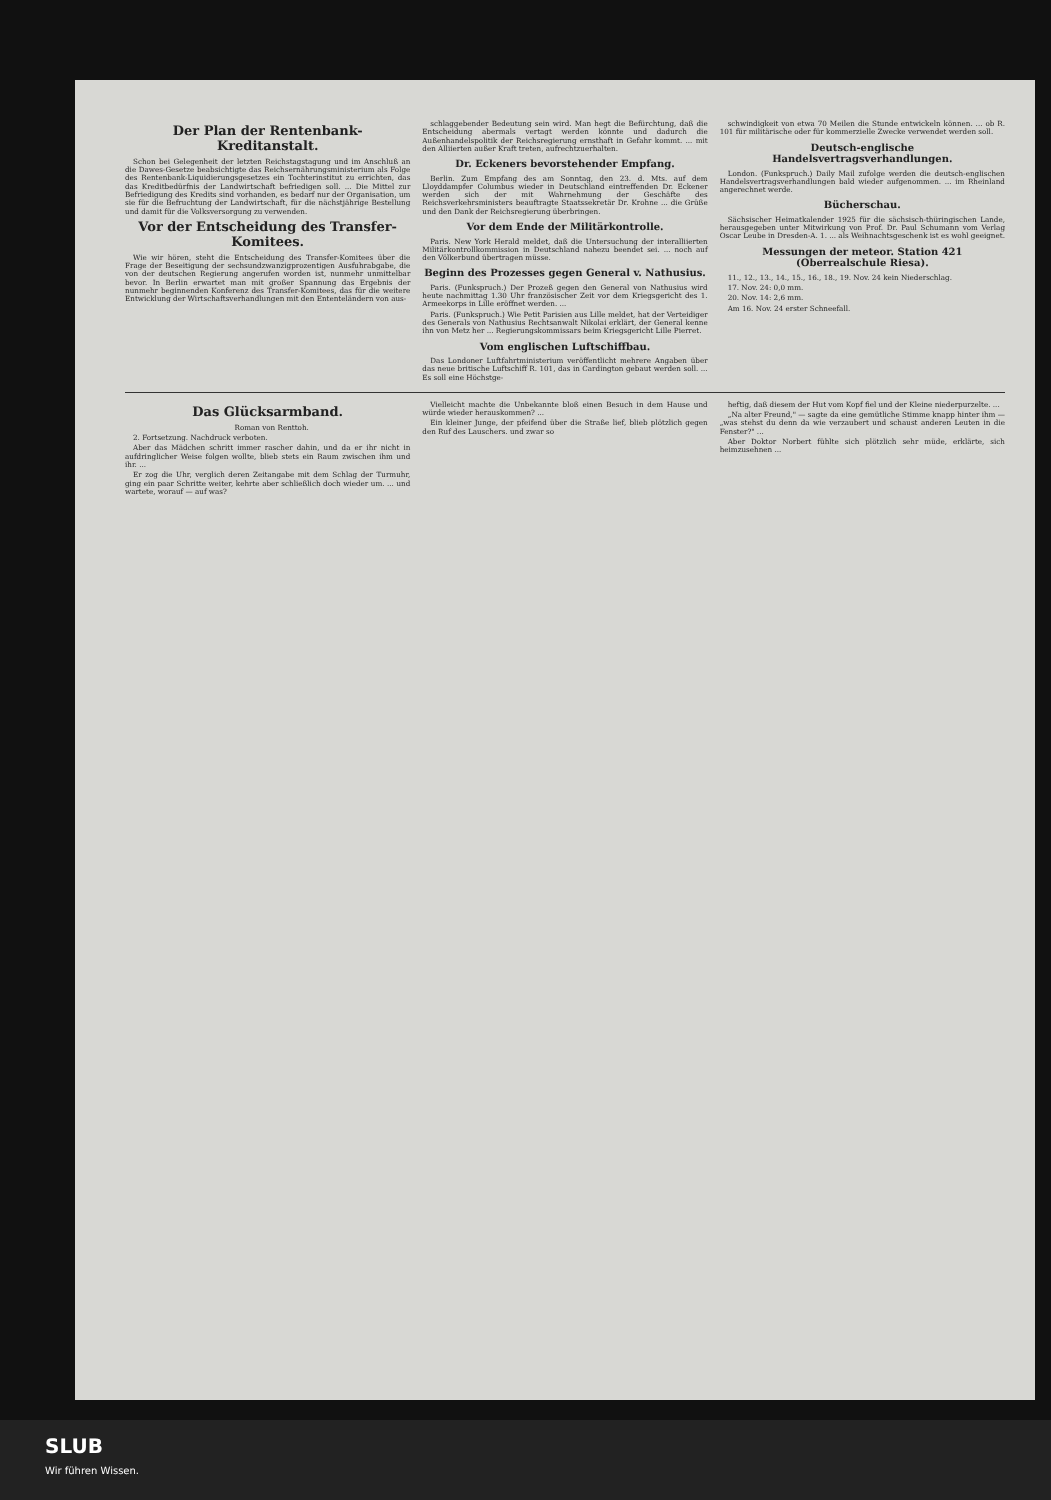Der Plan der Rentenbank-Kreditanstalt.
Schon bei Gelegenheit der letzten Reichstagstagung und im Anschluß an die Dawes-Gesetze beabsichtigte das Reichsernährungsministerium als Folge des Rentenbank-Liquidierungsgesetzes ein Tochterinstitut zu errichten, das das Kreditbedürfnis der Landwirtschaft befriedigen soll. ... Die Mittel zur Befriedigung des Kredits sind vorhanden, es bedarf nur der Organisation, um sie für die Befruchtung der Landwirtschaft, für die nächstjährige Bestellung und damit für die Volksversorgung zu verwenden.
Vor der Entscheidung des Transfer-Komitees.
Wie wir hören, steht die Entscheidung des Transfer-Komitees über die Frage der Beseitigung der sechsundzwanzigprozentigen Ausfuhrabgabe, die von der deutschen Regierung angerufen worden ist, nunmehr unmittelbar bevor. In Berlin erwartet man mit großer Spannung das Ergebnis der nunmehr beginnenden Konferenz des Transfer-Komitees, das für die weitere Entwicklung der Wirtschaftsverhandlungen mit den Ententeländern von aus-
schlaggebender Bedeutung sein wird. Man hegt die Befürchtung, daß die Entscheidung abermals vertagt werden könnte und dadurch die Außenhandelspolitik der Reichsregierung ernsthaft in Gefahr kommt. ... mit den Alliierten außer Kraft treten, aufrechtzuerhalten.
Dr. Eckeners bevorstehender Empfang.
Berlin. Zum Empfang des am Sonntag, den 23. d. Mts. auf dem Lloyddampfer Columbus wieder in Deutschland eintreffenden Dr. Eckener werden sich der mit Wahrnehmung der Geschäfte des Reichsverkehrsministers beauftragte Staatssekretär Dr. Krohne ... die Grüße und den Dank der Reichsregierung überbringen.
Vor dem Ende der Militärkontrolle.
Paris. New York Herald meldet, daß die Untersuchung der interalliierten Militärkontrollkommission in Deutschland nahezu beendet sei. ... noch auf den Völkerbund übertragen müsse.
Beginn des Prozesses gegen General v. Nathusius.
Paris. (Funkspruch.) Der Prozeß gegen den General von Nathusius wird heute nachmittag 1.30 Uhr französischer Zeit vor dem Kriegsgericht des 1. Armeekorps in Lille eröffnet werden. ...
Paris. (Funkspruch.) Wie Petit Parisien aus Lille meldet, hat der Verteidiger des Generals von Nathusius Rechtsanwalt Nikolai erklärt, der General kenne ihn von Metz her ... Regierungskommissars beim Kriegsgericht Lille Pierret.
Vom englischen Luftschiffbau.
Das Londoner Luftfahrtministerium veröffentlicht mehrere Angaben über das neue britische Luftschiff R. 101, das in Cardington gebaut werden soll. ... Es soll eine Höchstge-
schwindigkeit von etwa 70 Meilen die Stunde entwickeln können. ... ob R. 101 für militärische oder für kommerzielle Zwecke verwendet werden soll.
Deutsch-englische Handelsvertragsverhandlungen.
London. (Funkspruch.) Daily Mail zufolge werden die deutsch-englischen Handelsvertragsverhandlungen bald wieder aufgenommen. ... im Rheinland angerechnet werde.
Bücherschau.
Sächsischer Heimatkalender 1925 für die sächsisch-thüringischen Lande, herausgegeben unter Mitwirkung von Prof. Dr. Paul Schumann vom Verlag Oscar Leube in Dresden-A. 1. ... als Weihnachtsgeschenk ist es wohl geeignet.
Messungen der meteor. Station 421 (Oberrealschule Riesa).
11., 12., 13., 14., 15., 16., 18., 19. Nov. 24 kein Niederschlag.
17. Nov. 24: 0,0 mm.
20. Nov. 14: 2,6 mm.
Am 16. Nov. 24 erster Schneefall.
Das Glücksarmband.
Roman von Renttoh.
2. Fortsetzung. Nachdruck verboten.
Aber das Mädchen schritt immer rascher dahin, und da er ihr nicht in aufdringlicher Weise folgen wollte, blieb stets ein Raum zwischen ihm und ihr. ...
Er zog die Uhr, verglich deren Zeitangabe mit dem Schlag der Turmuhr, ging ein paar Schritte weiter, kehrte aber schließlich doch wieder um. ... und wartete, worauf — auf was?
Vielleicht machte die Unbekannte bloß einen Besuch in dem Hause und würde wieder herauskommen? ...
Ein kleiner Junge, der pfeifend über die Straße lief, blieb plötzlich gegen den Ruf des Lauschers. und zwar so
heftig, daß diesem der Hut vom Kopf fiel und der Kleine niederpurzelte. ...
„Na alter Freund," — sagte da eine gemütliche Stimme knapp hinter ihm — „was stehst du denn da wie verzaubert und schaust anderen Leuten in die Fenster?" ...
Aber Doktor Norbert fühlte sich plötzlich sehr müde, erklärte, sich heimzusehnen ...
SLUB
Wir führen Wissen.